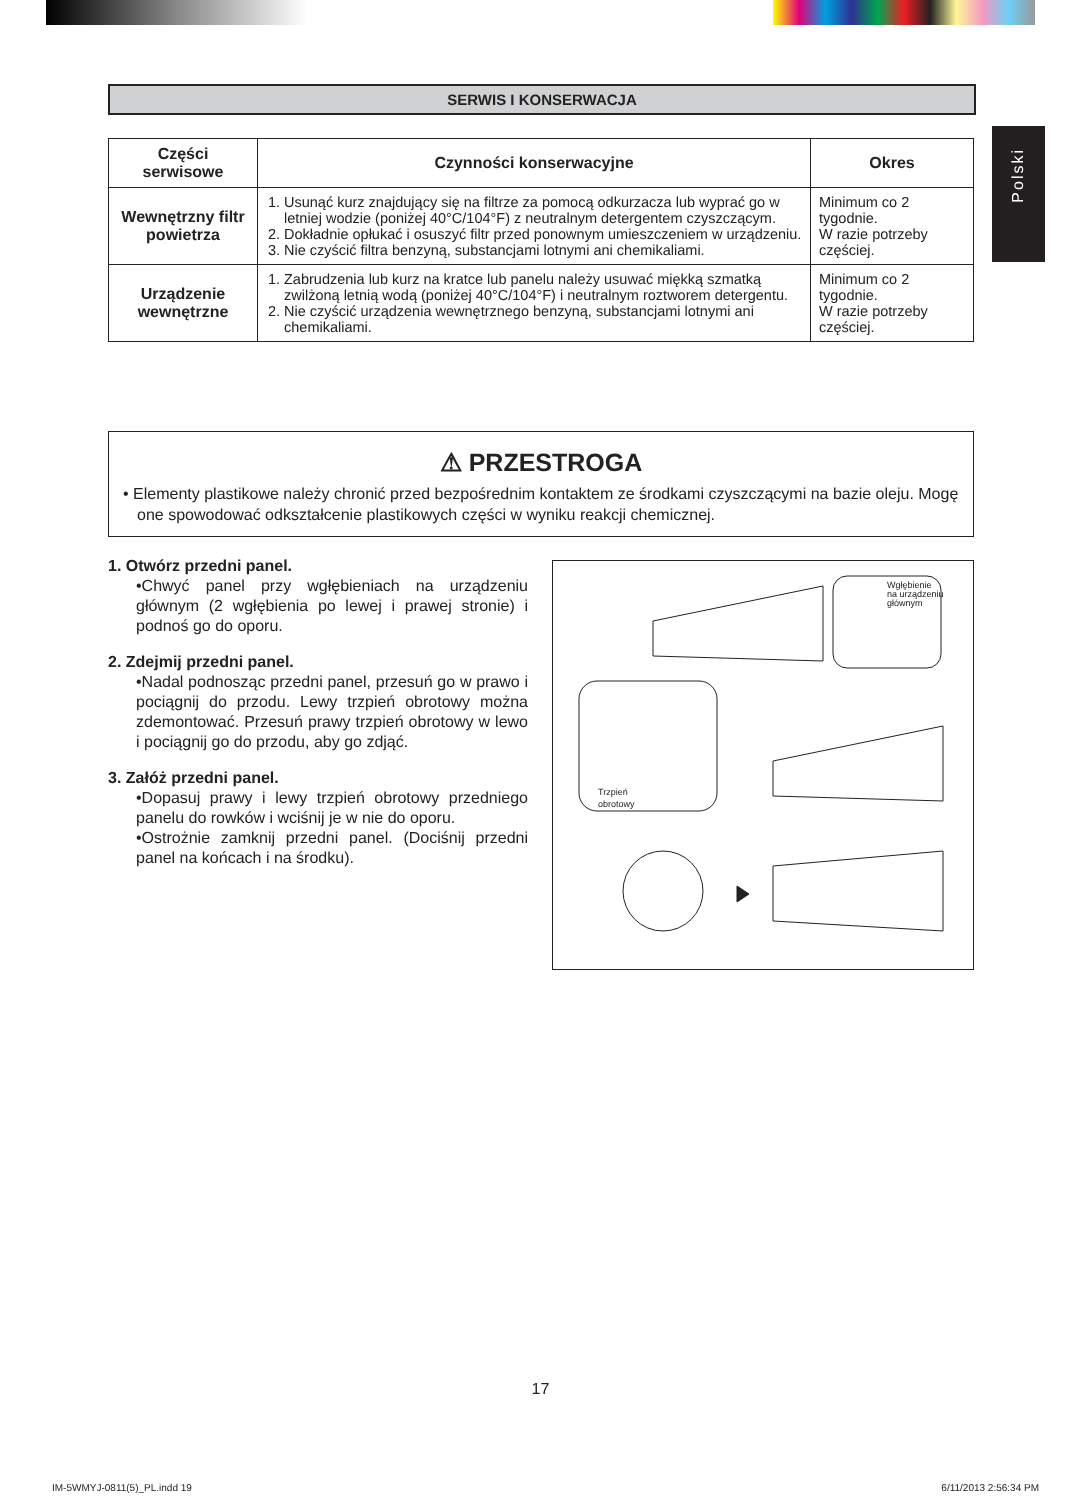SERWIS I KONSERWACJA
Polski
| Części serwisowe | Czynności konserwacyjne | Okres |
| --- | --- | --- |
| Wewnętrzny filtr powietrza | 1. Usunąć kurz znajdujący się na filtrze za pomocą odkurzacza lub wyprać go w letniej wodzie (poniżej 40°C/104°F) z neutralnym detergentem czyszczącym. 2. Dokładnie opłukać i osuszyć filtr przed ponownym umieszczeniem w urządzeniu. 3. Nie czyścić filtra benzyną, substancjami lotnymi ani chemikaliami. | Minimum co 2 tygodnie. W razie potrzeby częściej. |
| Urządzenie wewnętrzne | 1. Zabrudzenia lub kurz na kratce lub panelu należy usuwać miękką szmatką zwilżoną letnią wodą (poniżej 40°C/104°F) i neutralnym roztworem detergentu. 2. Nie czyścić urządzenia wewnętrznego benzyną, substancjami lotnymi ani chemikaliami. | Minimum co 2 tygodnie. W razie potrzeby częściej. |
⚠ PRZESTROGA
• Elementy plastikowe należy chronić przed bezpośrednim kontaktem ze środkami czyszczącymi na bazie oleju. Mogę one spowodować odkształcenie plastikowych części w wyniku reakcji chemicznej.
1. Otwórz przedni panel.
•Chwyć panel przy wgłębieniach na urządzeniu głównym (2 wgłębienia po lewej i prawej stronie) i podnoś go do oporu.
2. Zdejmij przedni panel.
•Nadal podnosząc przedni panel, przesuń go w prawo i pociągnij do przodu. Lewy trzpień obrotowy można zdemontować. Przesuń prawy trzpień obrotowy w lewo i pociągnij go do przodu, aby go zdjąć.
3. Załóż przedni panel.
•Dopasuj prawy i lewy trzpień obrotowy przedniego panelu do rowków i wciśnij je w nie do oporu.
•Ostrożnie zamknij przedni panel. (Dociśnij przedni panel na końcach i na środku).
Wgłębienie
na urządzeniu
głównym
Trzpień
obrotowy
17
IM-5WMYJ-0811(5)_PL.indd 19 6/11/2013 2:56:34 PM